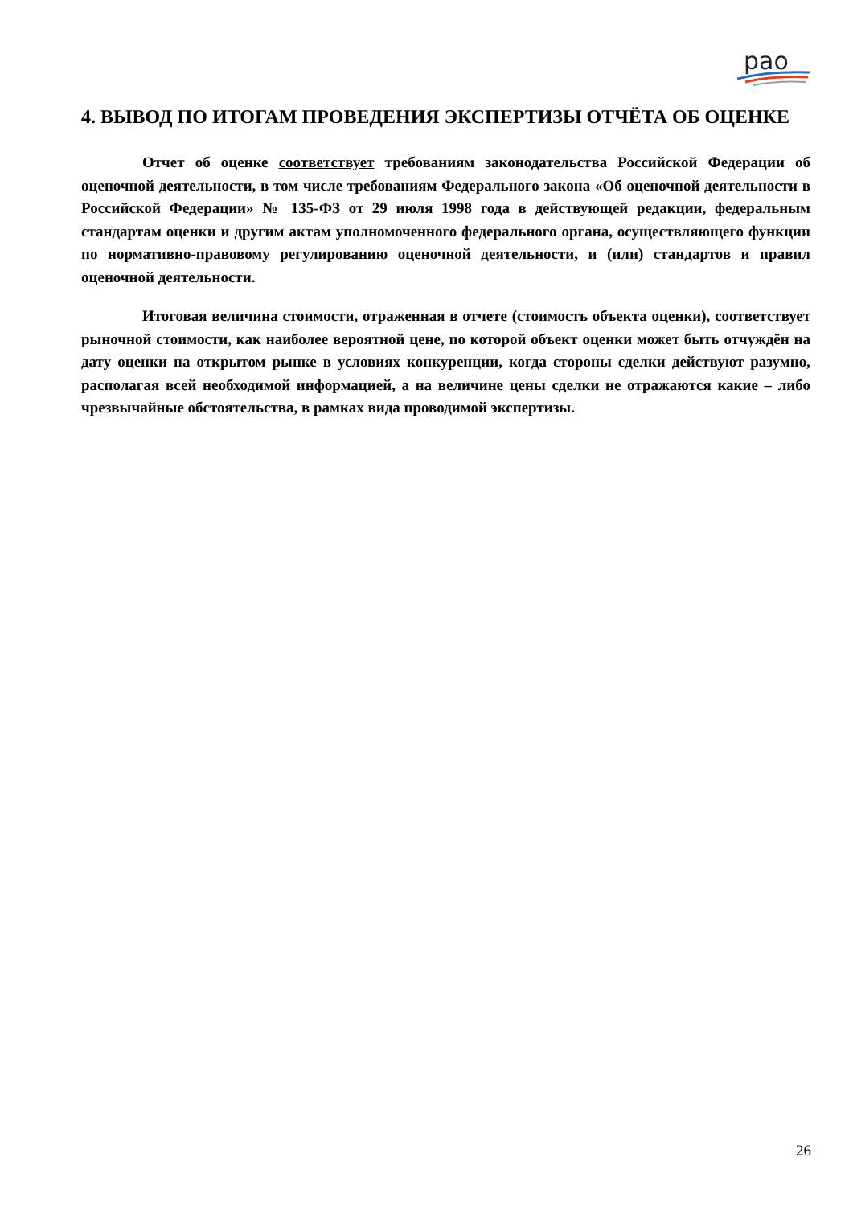рао
4. ВЫВОД ПО ИТОГАМ ПРОВЕДЕНИЯ ЭКСПЕРТИЗЫ ОТЧЁТА ОБ ОЦЕНКЕ
Отчет об оценке соответствует требованиям законодательства Российской Федерации об оценочной деятельности, в том числе требованиям Федерального закона «Об оценочной деятельности в Российской Федерации» № 135-ФЗ от 29 июля 1998 года в действующей редакции, федеральным стандартам оценки и другим актам уполномоченного федерального органа, осуществляющего функции по нормативно-правовому регулированию оценочной деятельности, и (или) стандартов и правил оценочной деятельности.
Итоговая величина стоимости, отраженная в отчете (стоимость объекта оценки), соответствует рыночной стоимости, как наиболее вероятной цене, по которой объект оценки может быть отчуждён на дату оценки на открытом рынке в условиях конкуренции, когда стороны сделки действуют разумно, располагая всей необходимой информацией, а на величине цены сделки не отражаются какие – либо чрезвычайные обстоятельства, в рамках вида проводимой экспертизы.
26